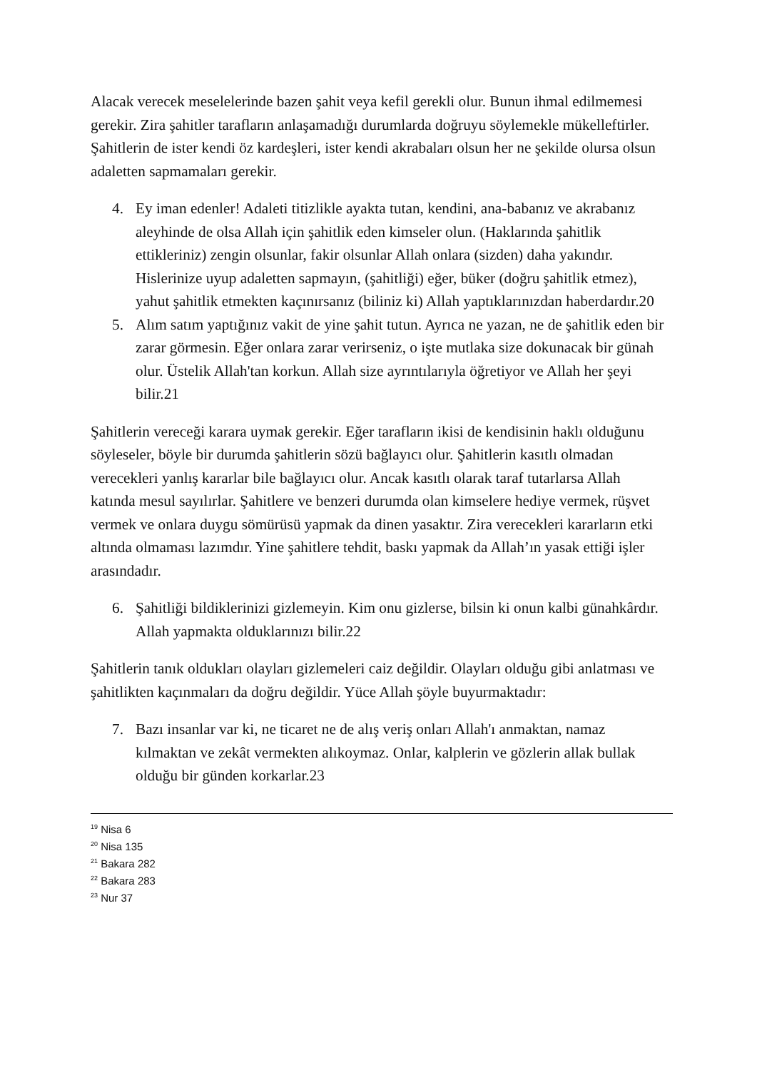Alacak verecek meselelerinde bazen şahit veya kefil gerekli olur. Bunun ihmal edilmemesi gerekir. Zira şahitler tarafların anlaşamadığı durumlarda doğruyu söylemekle mükelleftirler. Şahitlerin de ister kendi öz kardeşleri, ister kendi akrabaları olsun her ne şekilde olursa olsun adaletten sapmamaları gerekir.
4. Ey iman edenler! Adaleti titizlikle ayakta tutan, kendini, ana-babanız ve akrabanız aleyhinde de olsa Allah için şahitlik eden kimseler olun. (Haklarında şahitlik ettikleriniz) zengin olsunlar, fakir olsunlar Allah onlara (sizden) daha yakındır. Hislerinize uyup adaletten sapmayın, (şahitliği) eğer, büker (doğru şahitlik etmez), yahut şahitlik etmekten kaçınırsanız (biliniz ki) Allah yaptıklarınızdan haberdardır.20
5. Alım satım yaptığınız vakit de yine şahit tutun. Ayrıca ne yazan, ne de şahitlik eden bir zarar görmesin. Eğer onlara zarar verirseniz, o işte mutlaka size dokunacak bir günah olur. Üstelik Allah'tan korkun. Allah size ayrıntılarıyla öğretiyor ve Allah her şeyi bilir.21
Şahitlerin vereceği karara uymak gerekir. Eğer tarafların ikisi de kendisinin haklı olduğunu söyleseler, böyle bir durumda şahitlerin sözü bağlayıcı olur. Şahitlerin kasıtlı olmadan verecekleri yanlış kararlar bile bağlayıcı olur. Ancak kasıtlı olarak taraf tutarlarsa Allah katında mesul sayılırlar. Şahitlere ve benzeri durumda olan kimselere hediye vermek, rüşvet vermek ve onlara duygu sömürüsü yapmak da dinen yasaktır. Zira verecekleri kararların etki altında olmaması lazımdır. Yine şahitlere tehdit, baskı yapmak da Allah’ın yasak ettiği işler arasındadır.
6. Şahitliği bildiklerinizi gizlemeyin. Kim onu gizlerse, bilsin ki onun kalbi günahkârdır. Allah yapmakta olduklarınızı bilir.22
Şahitlerin tanık oldukları olayları gizlemeleri caiz değildir. Olayları olduğu gibi anlatması ve şahitlikten kaçınmaları da doğru değildir. Yüce Allah şöyle buyurmaktadır:
7. Bazı insanlar var ki, ne ticaret ne de alış veriş onları Allah'ı anmaktan, namaz kılmaktan ve zekât vermekten alıkoymaz. Onlar, kalplerin ve gözlerin allak bullak olduğu bir günden korkarlar.23
<sup>19</sup> Nisa 6
<sup>20</sup> Nisa 135
<sup>21</sup> Bakara 282
<sup>22</sup> Bakara 283
<sup>23</sup> Nur 37